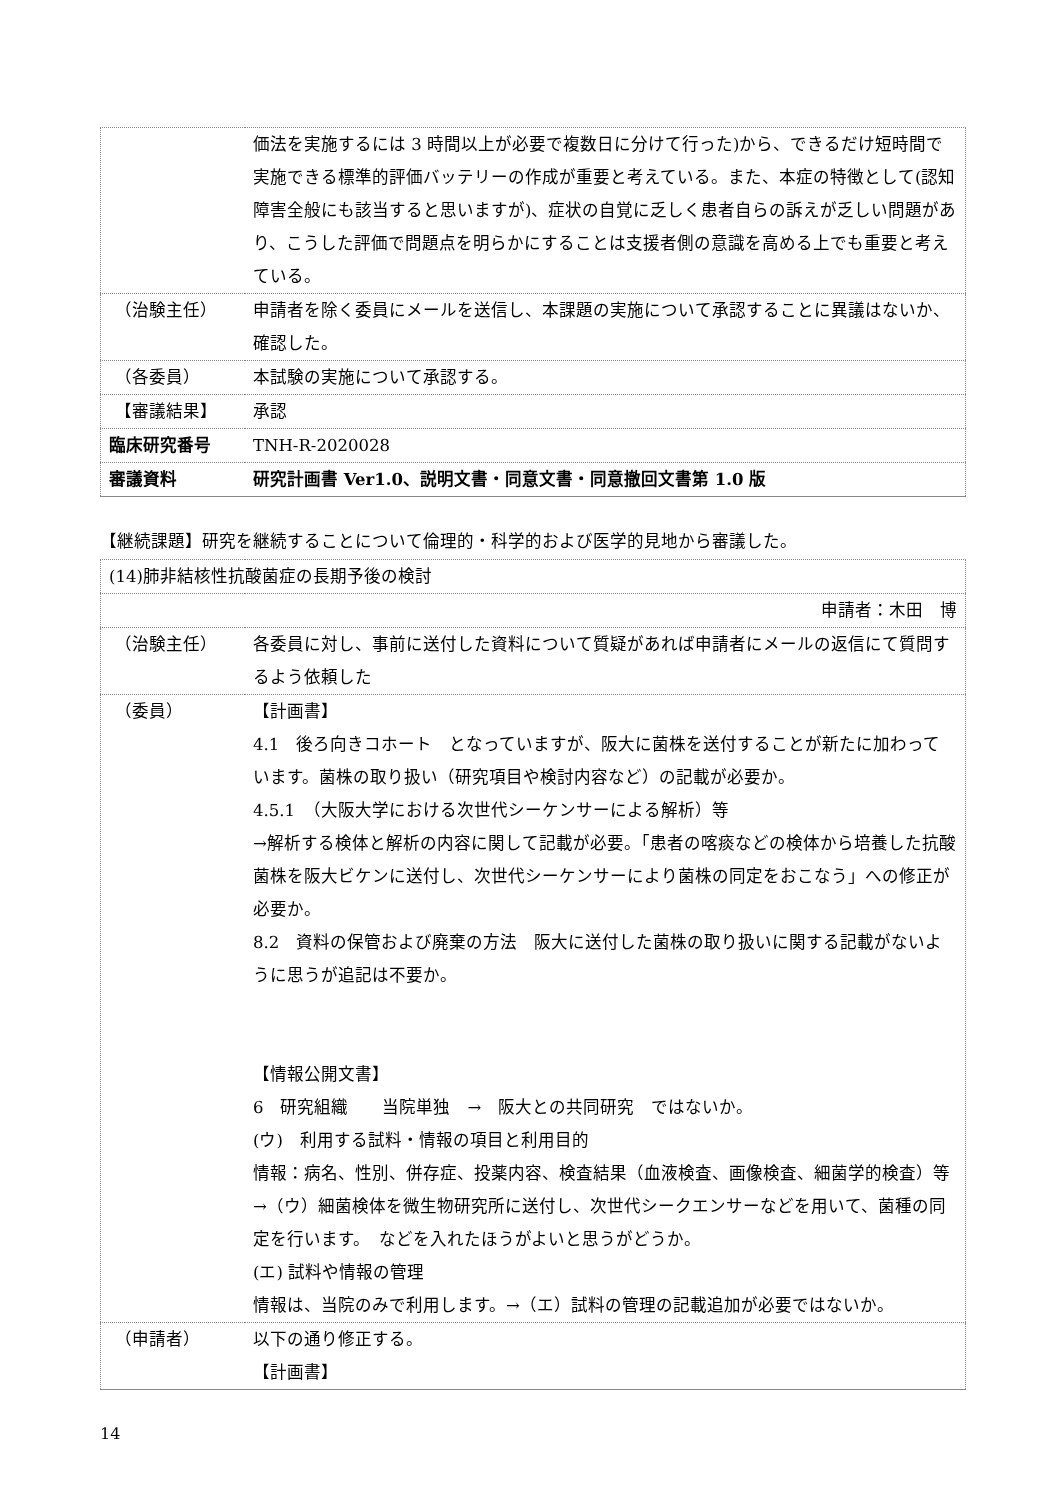| | 価法を実施するには 3 時間以上が必要で複数日に分けて行った)から、できるだけ短時間で実施できる標準的評価バッテリーの作成が重要と考えている。また、本症の特徴として(認知障害全般にも該当すると思いますが)、症状の自覚に乏しく患者自らの訴えが乏しい問題があり、こうした評価で問題点を明らかにすることは支援者側の意識を高める上でも重要と考えている。 |
| （治験主任） | 申請者を除く委員にメールを送信し、本課題の実施について承認することに異議はないか、確認した。 |
| （各委員） | 本試験の実施について承認する。 |
| 【審議結果】 | 承認 |
| 臨床研究番号 | TNH-R-2020028 |
| 審議資料 | 研究計画書 Ver1.0、説明文書・同意文書・同意撤回文書第 1.0 版 |
【継続課題】研究を継続することについて倫理的・科学的および医学的見地から審議した。
| (14)肺非結核性抗酸菌症の長期予後の検討 | |
| 申請者：木田 博 | |
| （治験主任） | 各委員に対し、事前に送付した資料について質疑があれば申請者にメールの返信にて質問するよう依頼した |
| （委員） | 【計画書】 4.1 後ろ向きコホート となっていますが、阪大に菌株を送付することが新たに加わっています。菌株の取り扱い（研究項目や検討内容など）の記載が必要か。 4.5.1 （大阪大学における次世代シーケンサーによる解析）等 →解析する検体と解析の内容に関して記載が必要。「患者の喀痰などの検体から培養した抗酸菌株を阪大ビケンに送付し、次世代シーケンサーにより菌株の同定をおこなう」への修正が必要か。 8.2 資料の保管および廃棄の方法 阪大に送付した菌株の取り扱いに関する記載がないように思うが追記は不要か。 【情報公開文書】 6 研究組織 当院単独 → 阪大との共同研究 ではないか。 (ウ) 利用する試料・情報の項目と利用目的 情報：病名、性別、併存症、投薬内容、検査結果（血液検査、画像検査、細菌学的検査）等 →（ウ）細菌検体を微生物研究所に送付し、次世代シークエンサーなどを用いて、菌種の同定を行います。 などを入れたほうがよいと思うがどうか。 (エ) 試料や情報の管理 情報は、当院のみで利用します。→（エ）試料の管理の記載追加が必要ではないか。 |
| （申請者） | 以下の通り修正する。 【計画書】 |
14